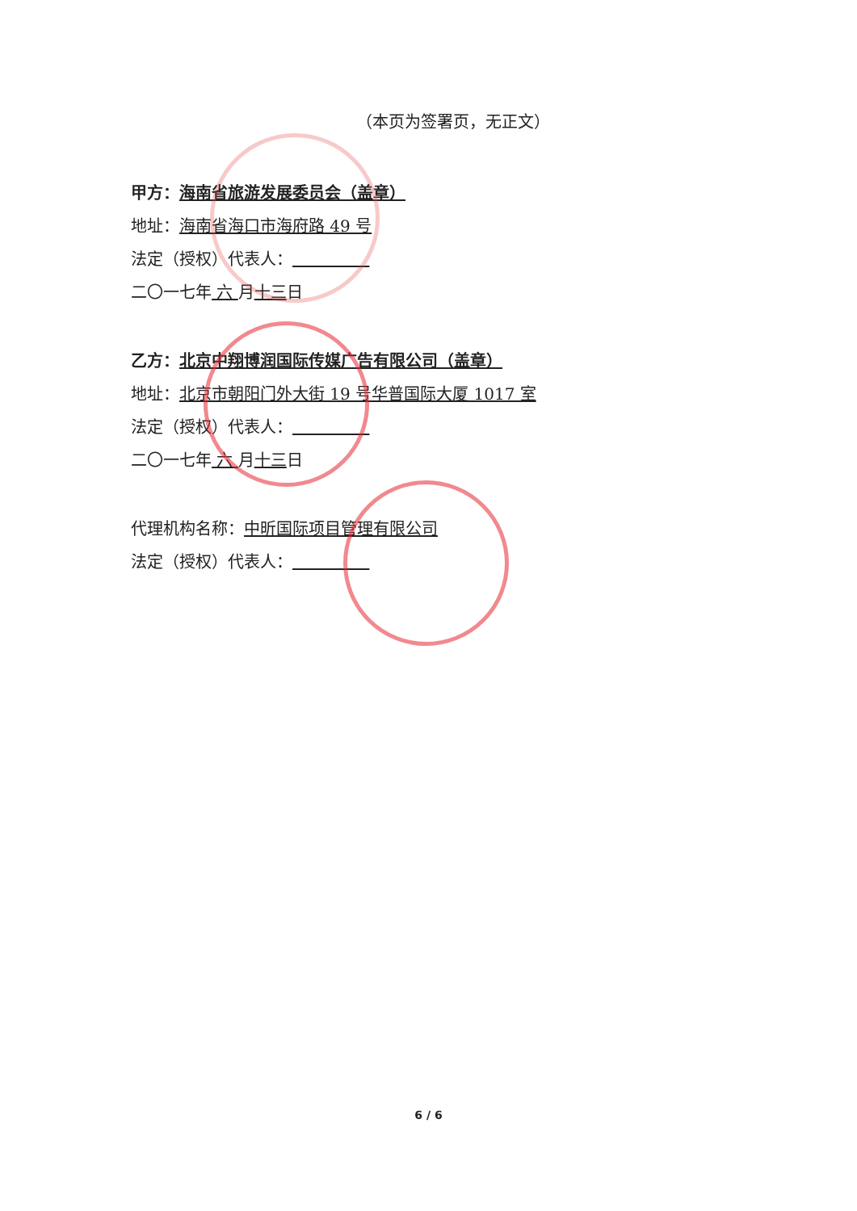（本页为签署页，无正文）
甲方：海南省旅游发展委员会（盖章）
地址：海南省海口市海府路 49 号
法定（授权）代表人：
二〇一七年 六 月十三日
乙方：北京中翔博润国际传媒广告有限公司（盖章）
地址：北京市朝阳门外大街 19 号华普国际大厦 1017 室
法定（授权）代表人：
二〇一七年 六 月十三日
代理机构名称：中昕国际项目管理有限公司
法定（授权）代表人：
6 / 6